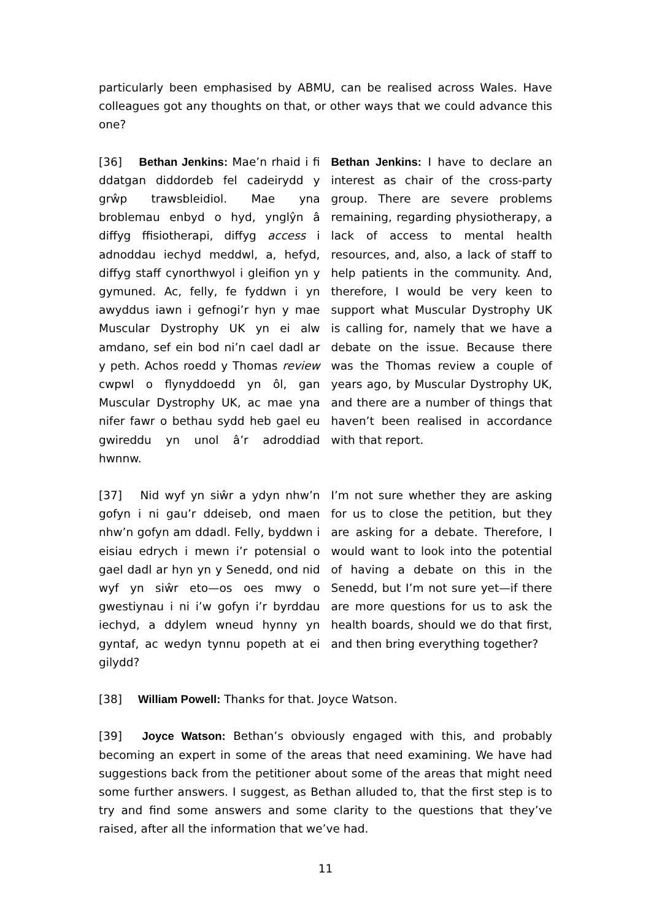particularly been emphasised by ABMU, can be realised across Wales. Have colleagues got any thoughts on that, or other ways that we could advance this one?
[36] Bethan Jenkins: Mae’n rhaid i fi ddatgan diddordeb fel cadeirydd y grŵp trawsbleidiol. Mae yna broblemau enbyd o hyd, ynglŷn â diffyg ffisiotherapi, diffyg access i adnoddau iechyd meddwl, a, hefyd, diffyg staff cynorthwyol i gleifion yn y gymuned. Ac, felly, fe fyddwn i yn awyddus iawn i gefnogi’r hyn y mae Muscular Dystrophy UK yn ei alw amdano, sef ein bod ni’n cael dadl ar y peth. Achos roedd y Thomas review cwpwl o flynyddoedd yn ôl, gan Muscular Dystrophy UK, ac mae yna nifer fawr o bethau sydd heb gael eu gwireddu yn unol â’r adroddiad hwnnw.
Bethan Jenkins: I have to declare an interest as chair of the cross-party group. There are severe problems remaining, regarding physiotherapy, a lack of access to mental health resources, and, also, a lack of staff to help patients in the community. And, therefore, I would be very keen to support what Muscular Dystrophy UK is calling for, namely that we have a debate on the issue. Because there was the Thomas review a couple of years ago, by Muscular Dystrophy UK, and there are a number of things that haven’t been realised in accordance with that report.
[37] Nid wyf yn siŵr a ydyn nhw’n gofyn i ni gau’r ddeiseb, ond maen nhw’n gofyn am ddadl. Felly, byddwn i eisiau edrych i mewn i’r potensial o gael dadl ar hyn yn y Senedd, ond nid wyf yn siŵr eto—os oes mwy o gwestiynau i ni i’w gofyn i’r byrddau iechyd, a ddylem wneud hynny yn gyntaf, ac wedyn tynnu popeth at ei gilydd?
I’m not sure whether they are asking for us to close the petition, but they are asking for a debate. Therefore, I would want to look into the potential of having a debate on this in the Senedd, but I’m not sure yet—if there are more questions for us to ask the health boards, should we do that first, and then bring everything together?
[38] William Powell: Thanks for that. Joyce Watson.
[39] Joyce Watson: Bethan’s obviously engaged with this, and probably becoming an expert in some of the areas that need examining. We have had suggestions back from the petitioner about some of the areas that might need some further answers. I suggest, as Bethan alluded to, that the first step is to try and find some answers and some clarity to the questions that they’ve raised, after all the information that we’ve had.
11